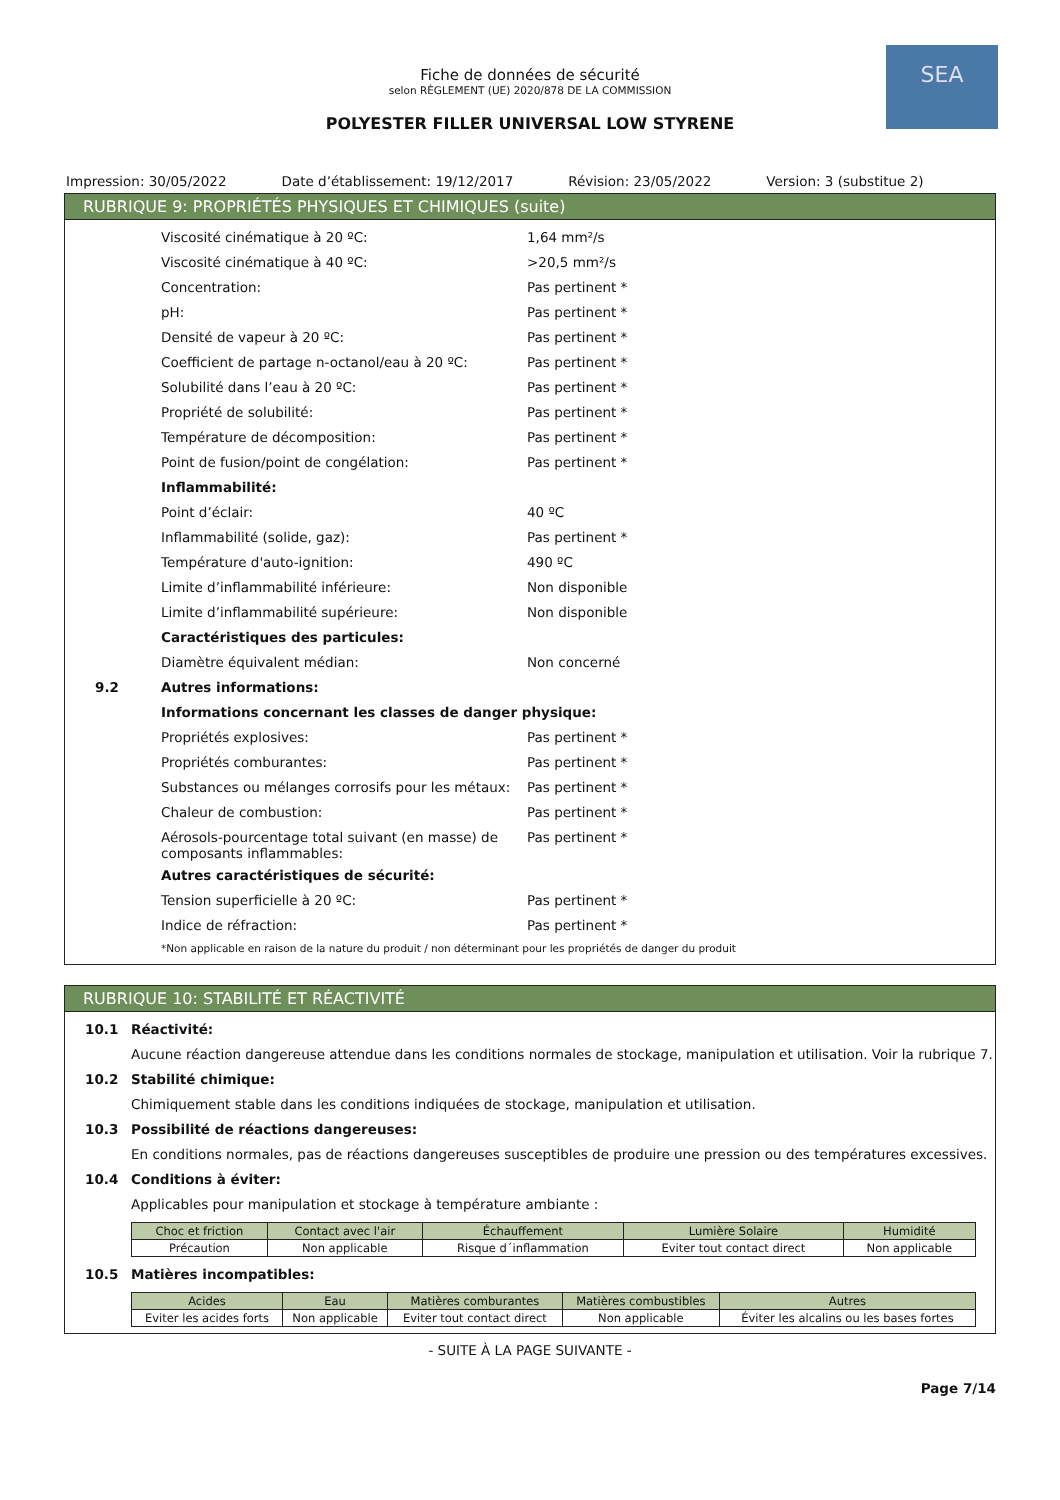SEA
Fiche de données de sécurité
selon RÈGLEMENT (UE) 2020/878 DE LA COMMISSION
POLYESTER FILLER UNIVERSAL LOW STYRENE
Impression: 30/05/2022 Date d’établissement: 19/12/2017
Révision: 23/05/2022 Version: 3 (substitue 2)
RUBRIQUE 9: PROPRIÉTÉS PHYSIQUES ET CHIMIQUES (suite)
| | Viscosité cinématique à 20 ºC: | 1,64 mm²/s |
| | Viscosité cinématique à 40 ºC: | >20,5 mm²/s |
| | Concentration: | Pas pertinent * |
| | pH: | Pas pertinent * |
| | Densité de vapeur à 20 ºC: | Pas pertinent * |
| | Coefficient de partage n-octanol/eau à 20 ºC: | Pas pertinent * |
| | Solubilité dans l’eau à 20 ºC: | Pas pertinent * |
| | Propriété de solubilité: | Pas pertinent * |
| | Température de décomposition: | Pas pertinent * |
| | Point de fusion/point de congélation: | Pas pertinent * |
| | Inflammabilité: | |
| | Point d’éclair: | 40 ºC |
| | Inflammabilité (solide, gaz): | Pas pertinent * |
| | Température d'auto-ignition: | 490 ºC |
| | Limite d’inflammabilité inférieure: | Non disponible |
| | Limite d’inflammabilité supérieure: | Non disponible |
| | Caractéristiques des particules: | |
| | Diamètre équivalent médian: | Non concerné |
| 9.2 | Autres informations: | |
| | Informations concernant les classes de danger physique: | |
| | Propriétés explosives: | Pas pertinent * |
| | Propriétés comburantes: | Pas pertinent * |
| | Substances ou mélanges corrosifs pour les métaux: | Pas pertinent * |
| | Chaleur de combustion: | Pas pertinent * |
| | Aérosols-pourcentage total suivant (en masse) de composants inflammables: | Pas pertinent * |
| | Autres caractéristiques de sécurité: | |
| | Tension superficielle à 20 ºC: | Pas pertinent * |
| | Indice de réfraction: | Pas pertinent * |
| | *Non applicable en raison de la nature du produit / non déterminant pour les propriétés de danger du produit | |
RUBRIQUE 10: STABILITÉ ET RÉACTIVITÉ
| 10.1 | Réactivité: |
| | Aucune réaction dangereuse attendue dans les conditions normales de stockage, manipulation et utilisation. Voir la rubrique 7. |
| 10.2 | Stabilité chimique: |
| | Chimiquement stable dans les conditions indiquées de stockage, manipulation et utilisation. |
| 10.3 | Possibilité de réactions dangereuses: |
| | En conditions normales, pas de réactions dangereuses susceptibles de produire une pression ou des températures excessives. |
| 10.4 | Conditions à éviter: |
| | Applicables pour manipulation et stockage à température ambiante : |
| Choc et friction | Contact avec l'air | Échauffement | Lumière Solaire | Humidité |
| --- | --- | --- | --- | --- |
| Précaution | Non applicable | Risque d´inflammation | Eviter tout contact direct | Non applicable |
| 10.5 | Matières incompatibles: |
| Acides | Eau | Matières comburantes | Matières combustibles | Autres |
| --- | --- | --- | --- | --- |
| Eviter les acides forts | Non applicable | Eviter tout contact direct | Non applicable | Éviter les alcalins ou les bases fortes |
- SUITE À LA PAGE SUIVANTE -
Page 7/14